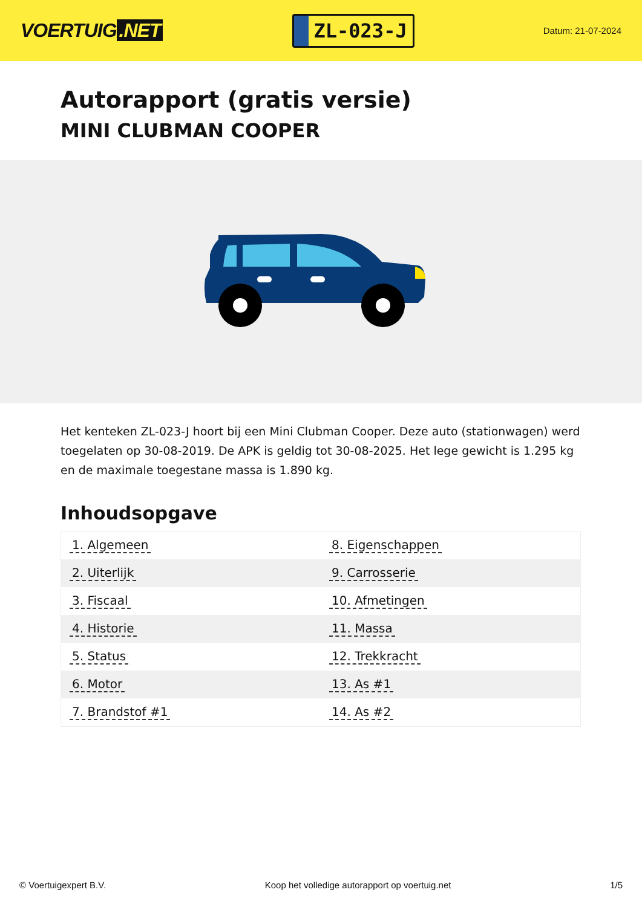VOERTUIG.NET
ZL-023-J
Datum: 21-07-2024
Autorapport (gratis versie)
MINI CLUBMAN COOPER
Het kenteken ZL-023-J hoort bij een Mini Clubman Cooper. Deze auto (stationwagen) werd toegelaten op 30-08-2019. De APK is geldig tot 30-08-2025. Het lege gewicht is 1.295 kg en de maximale toegestane massa is 1.890 kg.
Inhoudsopgave
| 1. Algemeen | 8. Eigenschappen |
| 2. Uiterlijk | 9. Carrosserie |
| 3. Fiscaal | 10. Afmetingen |
| 4. Historie | 11. Massa |
| 5. Status | 12. Trekkracht |
| 6. Motor | 13. As #1 |
| 7. Brandstof #1 | 14. As #2 |
© Voertuigexpert B.V. Koop het volledige autorapport op voertuig.net 1/5